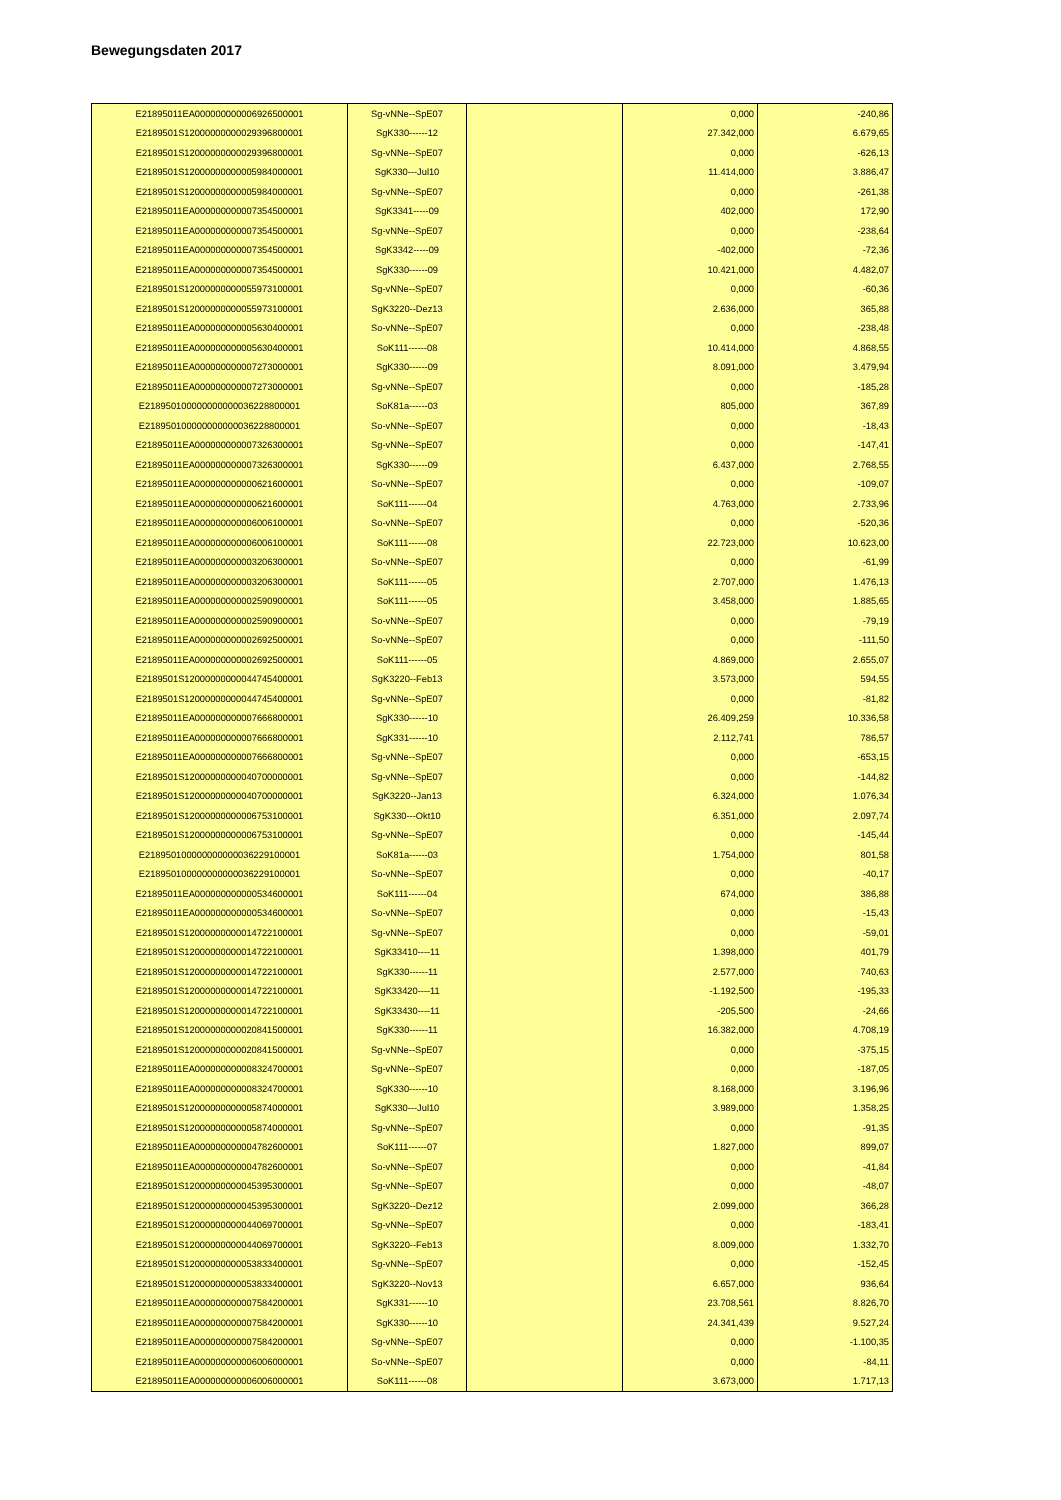Bewegungsdaten 2017
| E21895011EA000000000006926500001 | Sg-vNNe--SpE07 | | 0,000 | -240,86 |
| E2189501S12000000000029396800001 | SgK330------12 | | 27.342,000 | 6.679,65 |
| E2189501S12000000000029396800001 | Sg-vNNe--SpE07 | | 0,000 | -626,13 |
| E2189501S12000000000005984000001 | SgK330---Jul10 | | 11.414,000 | 3.886,47 |
| E2189501S12000000000005984000001 | Sg-vNNe--SpE07 | | 0,000 | -261,38 |
| E21895011EA000000000007354500001 | SgK3341-----09 | | 402,000 | 172,90 |
| E21895011EA000000000007354500001 | Sg-vNNe--SpE07 | | 0,000 | -238,64 |
| E21895011EA000000000007354500001 | SgK3342-----09 | | -402,000 | -72,36 |
| E21895011EA000000000007354500001 | SgK330------09 | | 10.421,000 | 4.482,07 |
| E2189501S12000000000055973100001 | Sg-vNNe--SpE07 | | 0,000 | -60,36 |
| E2189501S12000000000055973100001 | SgK3220--Dez13 | | 2.636,000 | 365,88 |
| E21895011EA000000000005630400001 | So-vNNe--SpE07 | | 0,000 | -238,48 |
| E21895011EA000000000005630400001 | SoK111------08 | | 10.414,000 | 4.868,55 |
| E21895011EA000000000007273000001 | SgK330------09 | | 8.091,000 | 3.479,94 |
| E21895011EA000000000007273000001 | Sg-vNNe--SpE07 | | 0,000 | -185,28 |
| E218950100000000000036228800001 | SoK81a------03 | | 805,000 | 367,89 |
| E218950100000000000036228800001 | So-vNNe--SpE07 | | 0,000 | -18,43 |
| E21895011EA000000000007326300001 | Sg-vNNe--SpE07 | | 0,000 | -147,41 |
| E21895011EA000000000007326300001 | SgK330------09 | | 6.437,000 | 2.768,55 |
| E21895011EA000000000000621600001 | So-vNNe--SpE07 | | 0,000 | -109,07 |
| E21895011EA000000000000621600001 | SoK111------04 | | 4.763,000 | 2.733,96 |
| E21895011EA000000000006006100001 | So-vNNe--SpE07 | | 0,000 | -520,36 |
| E21895011EA000000000006006100001 | SoK111------08 | | 22.723,000 | 10.623,00 |
| E21895011EA000000000003206300001 | So-vNNe--SpE07 | | 0,000 | -61,99 |
| E21895011EA000000000003206300001 | SoK111------05 | | 2.707,000 | 1.476,13 |
| E21895011EA000000000002590900001 | SoK111------05 | | 3.458,000 | 1.885,65 |
| E21895011EA000000000002590900001 | So-vNNe--SpE07 | | 0,000 | -79,19 |
| E21895011EA000000000002692500001 | So-vNNe--SpE07 | | 0,000 | -111,50 |
| E21895011EA000000000002692500001 | SoK111------05 | | 4.869,000 | 2.655,07 |
| E2189501S12000000000044745400001 | SgK3220--Feb13 | | 3.573,000 | 594,55 |
| E2189501S12000000000044745400001 | Sg-vNNe--SpE07 | | 0,000 | -81,82 |
| E21895011EA000000000007666800001 | SgK330------10 | | 26.409,259 | 10.336,58 |
| E21895011EA000000000007666800001 | SgK331------10 | | 2.112,741 | 786,57 |
| E21895011EA000000000007666800001 | Sg-vNNe--SpE07 | | 0,000 | -653,15 |
| E2189501S12000000000040700000001 | Sg-vNNe--SpE07 | | 0,000 | -144,82 |
| E2189501S12000000000040700000001 | SgK3220--Jan13 | | 6.324,000 | 1.076,34 |
| E2189501S12000000000006753100001 | SgK330---Okt10 | | 6.351,000 | 2.097,74 |
| E2189501S12000000000006753100001 | Sg-vNNe--SpE07 | | 0,000 | -145,44 |
| E218950100000000000036229100001 | SoK81a------03 | | 1.754,000 | 801,58 |
| E218950100000000000036229100001 | So-vNNe--SpE07 | | 0,000 | -40,17 |
| E21895011EA000000000000534600001 | SoK111------04 | | 674,000 | 386,88 |
| E21895011EA000000000000534600001 | So-vNNe--SpE07 | | 0,000 | -15,43 |
| E2189501S12000000000014722100001 | Sg-vNNe--SpE07 | | 0,000 | -59,01 |
| E2189501S12000000000014722100001 | SgK33410----11 | | 1.398,000 | 401,79 |
| E2189501S12000000000014722100001 | SgK330------11 | | 2.577,000 | 740,63 |
| E2189501S12000000000014722100001 | SgK33420----11 | | -1.192,500 | -195,33 |
| E2189501S12000000000014722100001 | SgK33430----11 | | -205,500 | -24,66 |
| E2189501S12000000000020841500001 | SgK330------11 | | 16.382,000 | 4.708,19 |
| E2189501S12000000000020841500001 | Sg-vNNe--SpE07 | | 0,000 | -375,15 |
| E21895011EA000000000008324700001 | Sg-vNNe--SpE07 | | 0,000 | -187,05 |
| E21895011EA000000000008324700001 | SgK330------10 | | 8.168,000 | 3.196,96 |
| E2189501S12000000000005874000001 | SgK330---Jul10 | | 3.989,000 | 1.358,25 |
| E2189501S12000000000005874000001 | Sg-vNNe--SpE07 | | 0,000 | -91,35 |
| E21895011EA000000000004782600001 | SoK111------07 | | 1.827,000 | 899,07 |
| E21895011EA000000000004782600001 | So-vNNe--SpE07 | | 0,000 | -41,84 |
| E2189501S12000000000045395300001 | Sg-vNNe--SpE07 | | 0,000 | -48,07 |
| E2189501S12000000000045395300001 | SgK3220--Dez12 | | 2.099,000 | 366,28 |
| E2189501S12000000000044069700001 | Sg-vNNe--SpE07 | | 0,000 | -183,41 |
| E2189501S12000000000044069700001 | SgK3220--Feb13 | | 8.009,000 | 1.332,70 |
| E2189501S12000000000053833400001 | Sg-vNNe--SpE07 | | 0,000 | -152,45 |
| E2189501S12000000000053833400001 | SgK3220--Nov13 | | 6.657,000 | 936,64 |
| E21895011EA000000000007584200001 | SgK331------10 | | 23.708,561 | 8.826,70 |
| E21895011EA000000000007584200001 | SgK330------10 | | 24.341,439 | 9.527,24 |
| E21895011EA000000000007584200001 | Sg-vNNe--SpE07 | | 0,000 | -1.100,35 |
| E21895011EA000000000006006000001 | So-vNNe--SpE07 | | 0,000 | -84,11 |
| E21895011EA000000000006006000001 | SoK111------08 | | 3.673,000 | 1.717,13 |